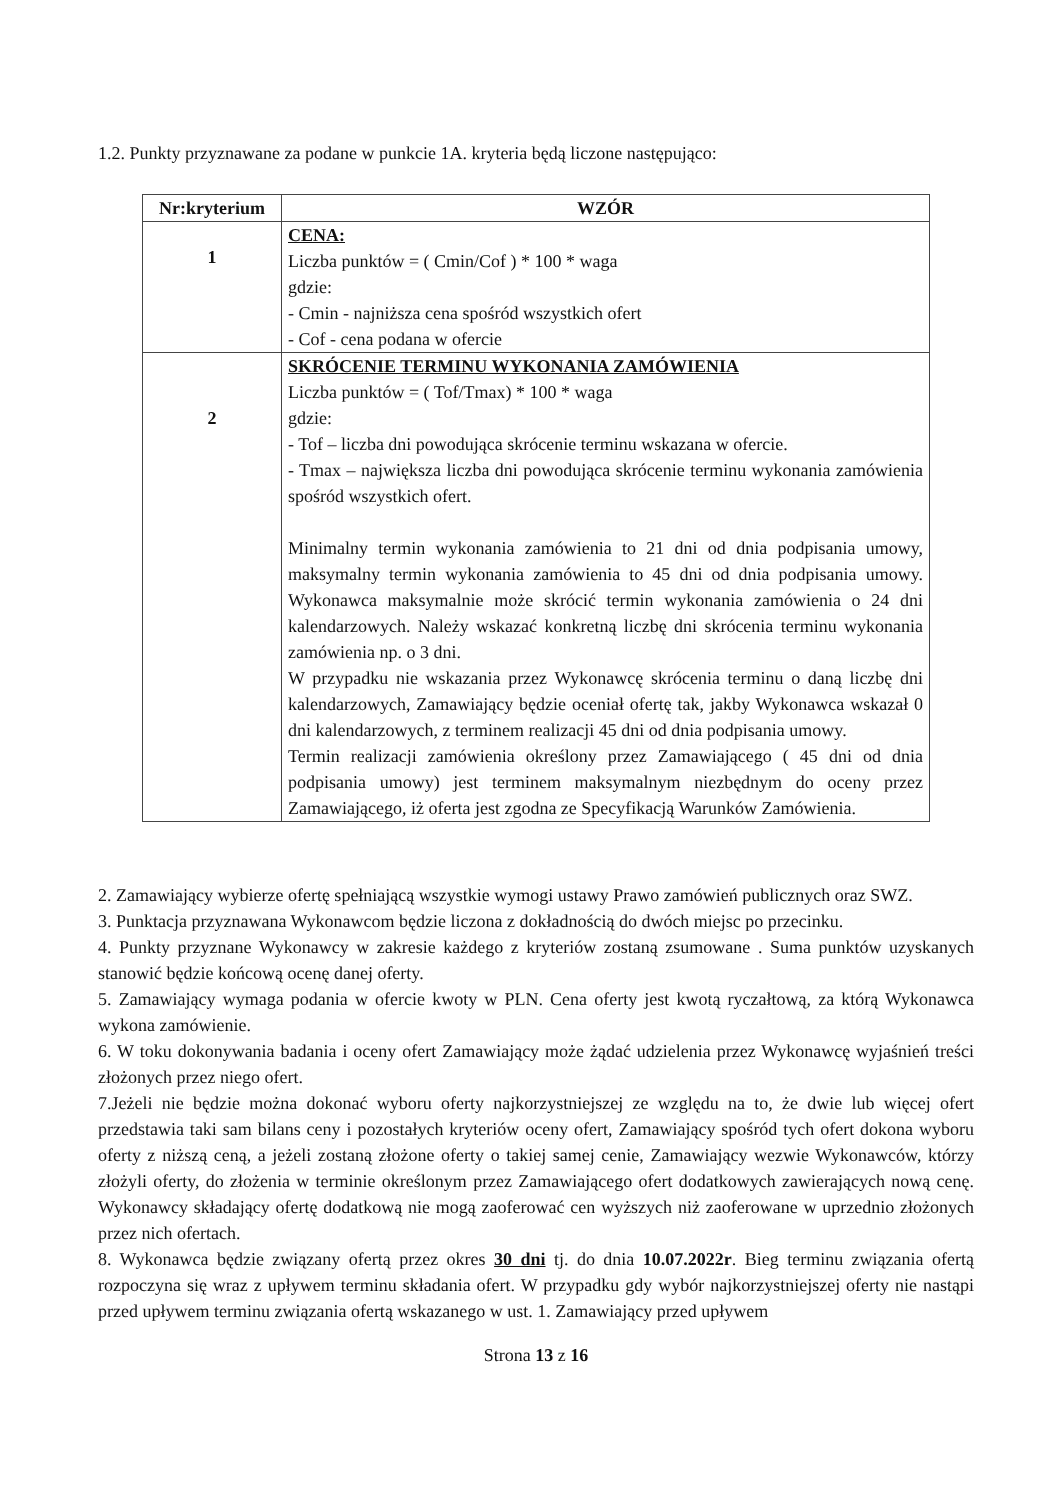1.2. Punkty przyznawane za podane w punkcie 1A. kryteria będą liczone następująco:
| Nr:kryterium | WZÓR |
| --- | --- |
| 1 | CENA: Liczba punktów = ( Cmin/Cof ) * 100 * waga gdzie: - Cmin - najniższa cena spośród wszystkich ofert - Cof - cena podana w ofercie |
| 2 | SKRÓCENIE TERMINU WYKONANIA ZAMÓWIENIA Liczba punktów = ( Tof/Tmax) * 100 * waga gdzie: - Tof – liczba dni powodująca skrócenie terminu wskazana w ofercie. - Tmax – największa liczba dni powodująca skrócenie terminu wykonania zamówienia spośród wszystkich ofert. Minimalny termin wykonania zamówienia to 21 dni od dnia podpisania umowy, maksymalny termin wykonania zamówienia to 45 dni od dnia podpisania umowy. Wykonawca maksymalnie może skrócić termin wykonania zamówienia o 24 dni kalendarzowych. Należy wskazać konkretną liczbę dni skrócenia terminu wykonania zamówienia np. o 3 dni. W przypadku nie wskazania przez Wykonawcę skrócenia terminu o daną liczbę dni kalendarzowych, Zamawiający będzie oceniał ofertę tak, jakby Wykonawca wskazał 0 dni kalendarzowych, z terminem realizacji 45 dni od dnia podpisania umowy. Termin realizacji zamówienia określony przez Zamawiającego ( 45 dni od dnia podpisania umowy) jest terminem maksymalnym niezbędnym do oceny przez Zamawiającego, iż oferta jest zgodna ze Specyfikacją Warunków Zamówienia. |
2. Zamawiający wybierze ofertę spełniającą wszystkie wymogi ustawy Prawo zamówień publicznych oraz SWZ.
3. Punktacja przyznawana Wykonawcom będzie liczona z dokładnością do dwóch miejsc po przecinku.
4. Punkty przyznane Wykonawcy w zakresie każdego z kryteriów zostaną zsumowane . Suma punktów uzyskanych stanowić będzie końcową ocenę danej oferty.
5. Zamawiający wymaga podania w ofercie kwoty w PLN. Cena oferty jest kwotą ryczałtową, za którą Wykonawca wykona zamówienie.
6. W toku dokonywania badania i oceny ofert Zamawiający może żądać udzielenia przez Wykonawcę wyjaśnień treści złożonych przez niego ofert.
7.Jeżeli nie będzie można dokonać wyboru oferty najkorzystniejszej ze względu na to, że dwie lub więcej ofert przedstawia taki sam bilans ceny i pozostałych kryteriów oceny ofert, Zamawiający spośród tych ofert dokona wyboru oferty z niższą ceną, a jeżeli zostaną złożone oferty o takiej samej cenie, Zamawiający wezwie Wykonawców, którzy złożyli oferty, do złożenia w terminie określonym przez Zamawiającego ofert dodatkowych zawierających nową cenę. Wykonawcy składający ofertę dodatkową nie mogą zaoferować cen wyższych niż zaoferowane w uprzednio złożonych przez nich ofertach.
8. Wykonawca będzie związany ofertą przez okres 30 dni tj. do dnia 10.07.2022r. Bieg terminu związania ofertą rozpoczyna się wraz z upływem terminu składania ofert. W przypadku gdy wybór najkorzystniejszej oferty nie nastąpi przed upływem terminu związania ofertą wskazanego w ust. 1. Zamawiający przed upływem
Strona 13 z 16